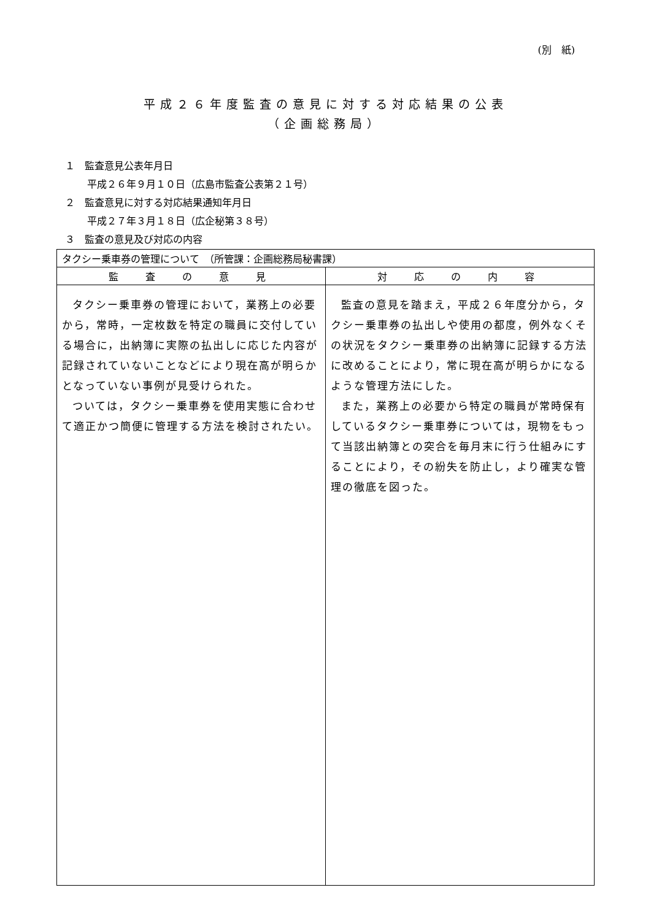(別　紙)
平成２６年度監査の意見に対する対応結果の公表
（企画総務局）
１　監査意見公表年月日
平成２６年９月１０日（広島市監査公表第２１号）
２　監査意見に対する対応結果通知年月日
平成２７年３月１８日（広企秘第３８号）
３　監査の意見及び対応の内容
| タクシー乗車券の管理について （所管課：企画総務局秘書課） | |
| 監 査 の 意 見 | 対 応 の 内 容 |
| タクシー乗車券の管理において，業務上の必要から，常時，一定枚数を特定の職員に交付している場合に，出納簿に実際の払出しに応じた内容が記録されていないことなどにより現在高が明らかとなっていない事例が見受けられた。 ついては，タクシー乗車券を使用実態に合わせて適正かつ簡便に管理する方法を検討されたい。 | 監査の意見を踏まえ，平成２６年度分から，タクシー乗車券の払出しや使用の都度，例外なくその状況をタクシー乗車券の出納簿に記録する方法に改めることにより，常に現在高が明らかになるような管理方法にした。 また，業務上の必要から特定の職員が常時保有しているタクシー乗車券については，現物をもって当該出納簿との突合を毎月末に行う仕組みにすることにより，その紛失を防止し，より確実な管理の徹底を図った。 |